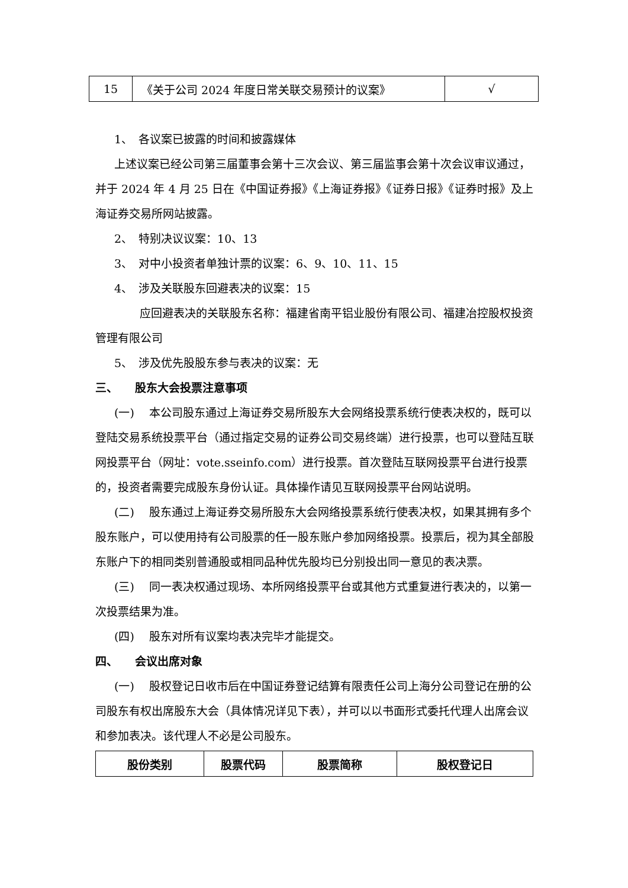| 15 | 《关于公司 2024 年度日常关联交易预计的议案》 | √ |
1、　各议案已披露的时间和披露媒体
上述议案已经公司第三届董事会第十三次会议、第三届监事会第十次会议审议通过，并于 2024 年 4 月 25 日在《中国证券报》《上海证券报》《证券日报》《证券时报》及上海证券交易所网站披露。
2、　特别决议议案：10、13
3、　对中小投资者单独计票的议案：6、9、10、11、15
4、　涉及关联股东回避表决的议案：15
应回避表决的关联股东名称：福建省南平铝业股份有限公司、福建冶控股权投资管理有限公司
5、　涉及优先股股东参与表决的议案：无
三、　　股东大会投票注意事项
(一)　 本公司股东通过上海证券交易所股东大会网络投票系统行使表决权的，既可以登陆交易系统投票平台（通过指定交易的证券公司交易终端）进行投票，也可以登陆互联网投票平台（网址：vote.sseinfo.com）进行投票。首次登陆互联网投票平台进行投票的，投资者需要完成股东身份认证。具体操作请见互联网投票平台网站说明。
(二)　 股东通过上海证券交易所股东大会网络投票系统行使表决权，如果其拥有多个股东账户，可以使用持有公司股票的任一股东账户参加网络投票。投票后，视为其全部股东账户下的相同类别普通股或相同品种优先股均已分别投出同一意见的表决票。
(三)　 同一表决权通过现场、本所网络投票平台或其他方式重复进行表决的，以第一次投票结果为准。
(四)　 股东对所有议案均表决完毕才能提交。
四、　　会议出席对象
(一)　 股权登记日收市后在中国证券登记结算有限责任公司上海分公司登记在册的公司股东有权出席股东大会（具体情况详见下表），并可以以书面形式委托代理人出席会议和参加表决。该代理人不必是公司股东。
| 股份类别 | 股票代码 | 股票简称 | 股权登记日 |
| --- | --- | --- | --- |